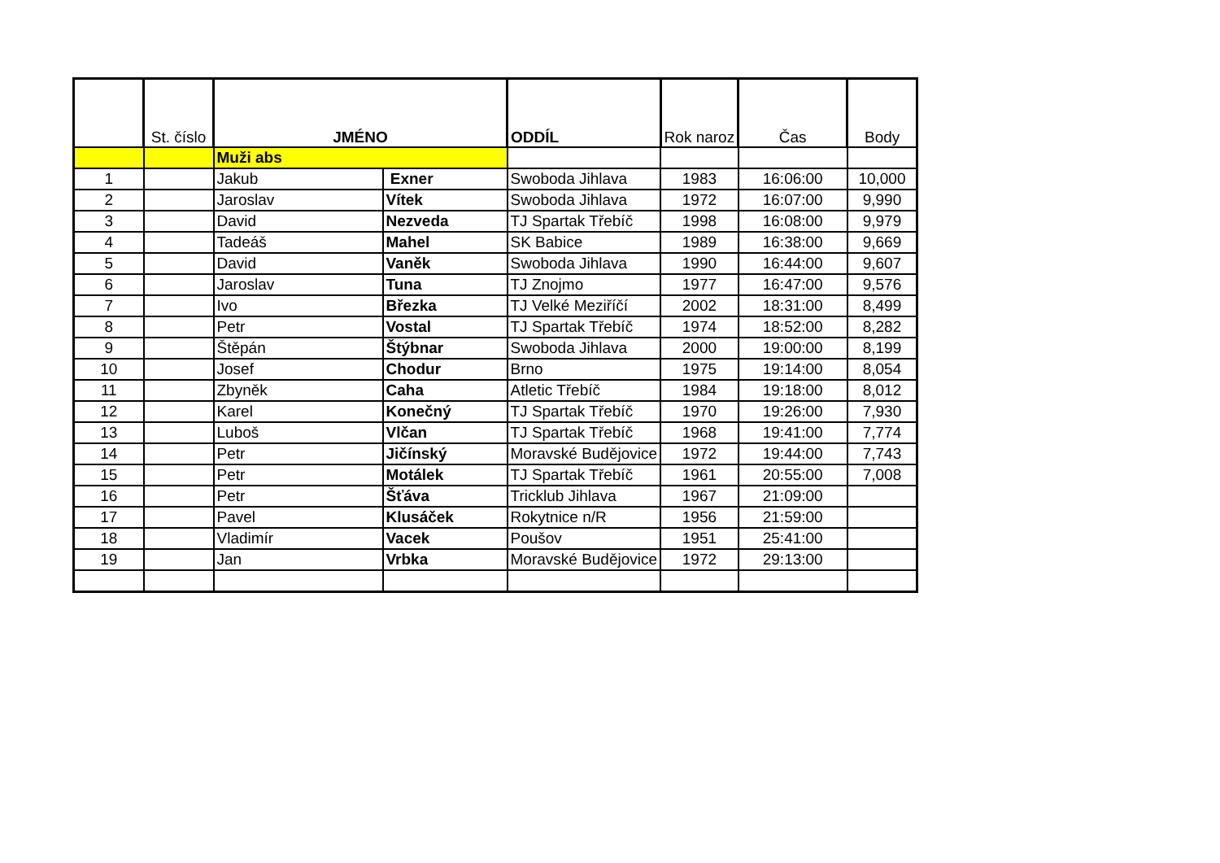| | St. číslo | JMÉNO | | ODDÍL | Rok naroz | Čas | Body |
| --- | --- | --- | --- | --- | --- | --- | --- |
| | | Muži abs | | | | | |
| 1 | | Jakub | Exner | Swoboda Jihlava | 1983 | 16:06:00 | 10,000 |
| 2 | | Jaroslav | Vítek | Swoboda Jihlava | 1972 | 16:07:00 | 9,990 |
| 3 | | David | Nezveda | TJ Spartak Třebíč | 1998 | 16:08:00 | 9,979 |
| 4 | | Tadeáš | Mahel | SK Babice | 1989 | 16:38:00 | 9,669 |
| 5 | | David | Vaněk | Swoboda Jihlava | 1990 | 16:44:00 | 9,607 |
| 6 | | Jaroslav | Tuna | TJ Znojmo | 1977 | 16:47:00 | 9,576 |
| 7 | | Ivo | Březka | TJ Velké Meziříčí | 2002 | 18:31:00 | 8,499 |
| 8 | | Petr | Vostal | TJ Spartak Třebíč | 1974 | 18:52:00 | 8,282 |
| 9 | | Štěpán | Štýbnar | Swoboda Jihlava | 2000 | 19:00:00 | 8,199 |
| 10 | | Josef | Chodur | Brno | 1975 | 19:14:00 | 8,054 |
| 11 | | Zbyněk | Caha | Atletic Třebíč | 1984 | 19:18:00 | 8,012 |
| 12 | | Karel | Konečný | TJ Spartak Třebíč | 1970 | 19:26:00 | 7,930 |
| 13 | | Luboš | Vlčan | TJ Spartak Třebíč | 1968 | 19:41:00 | 7,774 |
| 14 | | Petr | Jičínský | Moravské Budějovice | 1972 | 19:44:00 | 7,743 |
| 15 | | Petr | Motálek | TJ Spartak Třebíč | 1961 | 20:55:00 | 7,008 |
| 16 | | Petr | Šťáva | Tricklub Jihlava | 1967 | 21:09:00 | |
| 17 | | Pavel | Klusáček | Rokytnice n/R | 1956 | 21:59:00 | |
| 18 | | Vladimír | Vacek | Poušov | 1951 | 25:41:00 | |
| 19 | | Jan | Vrbka | Moravské Budějovice | 1972 | 29:13:00 | |